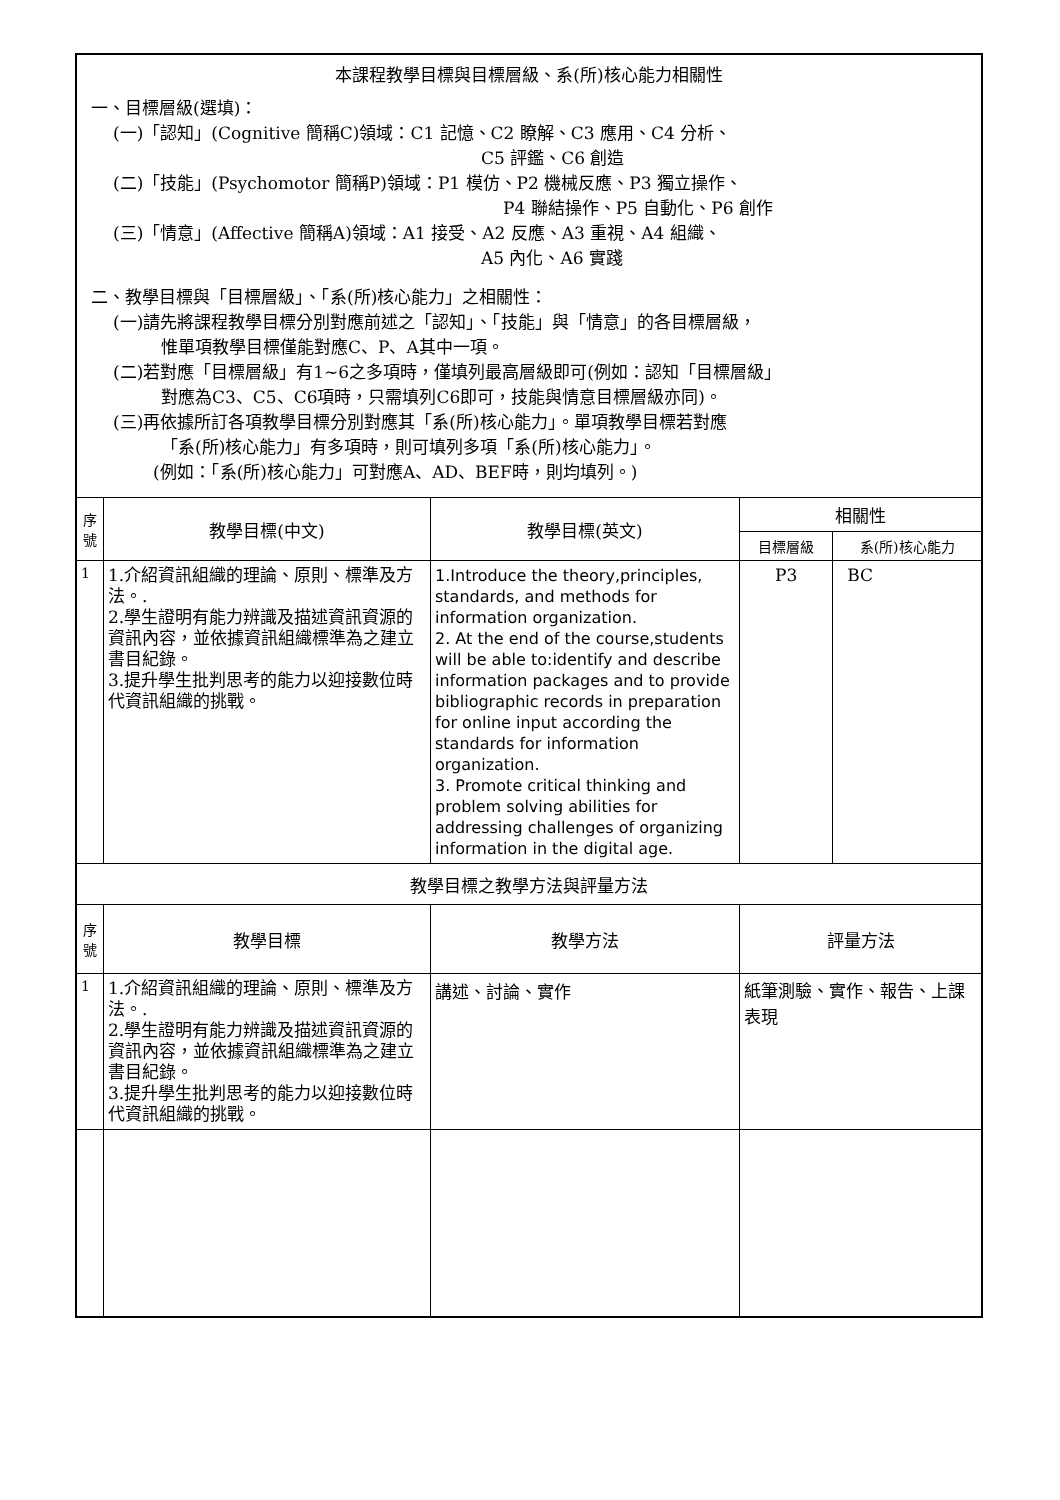| 本課程教學目標與目標層級、系(所)核心能力相關性 一、目標層級(選填)： (一)「認知」(Cognitive 簡稱C)領域：C1 記憶、C2 瞭解、C3 應用、C4 分析、 C5 評鑑、C6 創造 (二)「技能」(Psychomotor 簡稱P)領域：P1 模仿、P2 機械反應、P3 獨立操作、 P4 聯結操作、P5 自動化、P6 創作 (三)「情意」(Affective 簡稱A)領域：A1 接受、A2 反應、A3 重視、A4 組織、 A5 內化、A6 實踐 二、教學目標與「目標層級」、「系(所)核心能力」之相關性： (一)請先將課程教學目標分別對應前述之「認知」、「技能」與「情意」的各目標層級， 惟單項教學目標僅能對應C、P、A其中一項。 (二)若對應「目標層級」有1~6之多項時，僅填列最高層級即可(例如：認知「目標層級」 對應為C3、C5、C6項時，只需填列C6即可，技能與情意目標層級亦同)。 (三)再依據所訂各項教學目標分別對應其「系(所)核心能力」。單項教學目標若對應 「系(所)核心能力」有多項時，則可填列多項「系(所)核心能力」。 (例如：「系(所)核心能力」可對應A、AD、BEF時，則均填列。) | | | | |
| 序 號 | 教學目標(中文) | 教學目標(英文) | 相關性 | |
| | | | 目標層級 | 系(所)核心能力 |
| 1 | 1.介紹資訊組織的理論、原則、標準及方法。. 2.學生證明有能力辨識及描述資訊資源的資訊內容，並依據資訊組織標準為之建立書目紀錄。 3.提升學生批判思考的能力以迎接數位時代資訊組織的挑戰。 | 1.Introduce the theory,principles, standards, and methods for information organization. 2. At the end of the course,students will be able to:identify and describe information packages and to provide bibliographic records in preparation for online input according the standards for information organization. 3. Promote critical thinking and problem solving abilities for addressing challenges of organizing information in the digital age. | P3 | BC |
| 教學目標之教學方法與評量方法 | | | | |
| 序 號 | 教學目標 | 教學方法 | 評量方法 | |
| 1 | 1.介紹資訊組織的理論、原則、標準及方法。. 2.學生證明有能力辨識及描述資訊資源的資訊內容，並依據資訊組織標準為之建立書目紀錄。 3.提升學生批判思考的能力以迎接數位時代資訊組織的挑戰。 | 講述、討論、實作 | 紙筆測驗、實作、報告、上課表現 | |